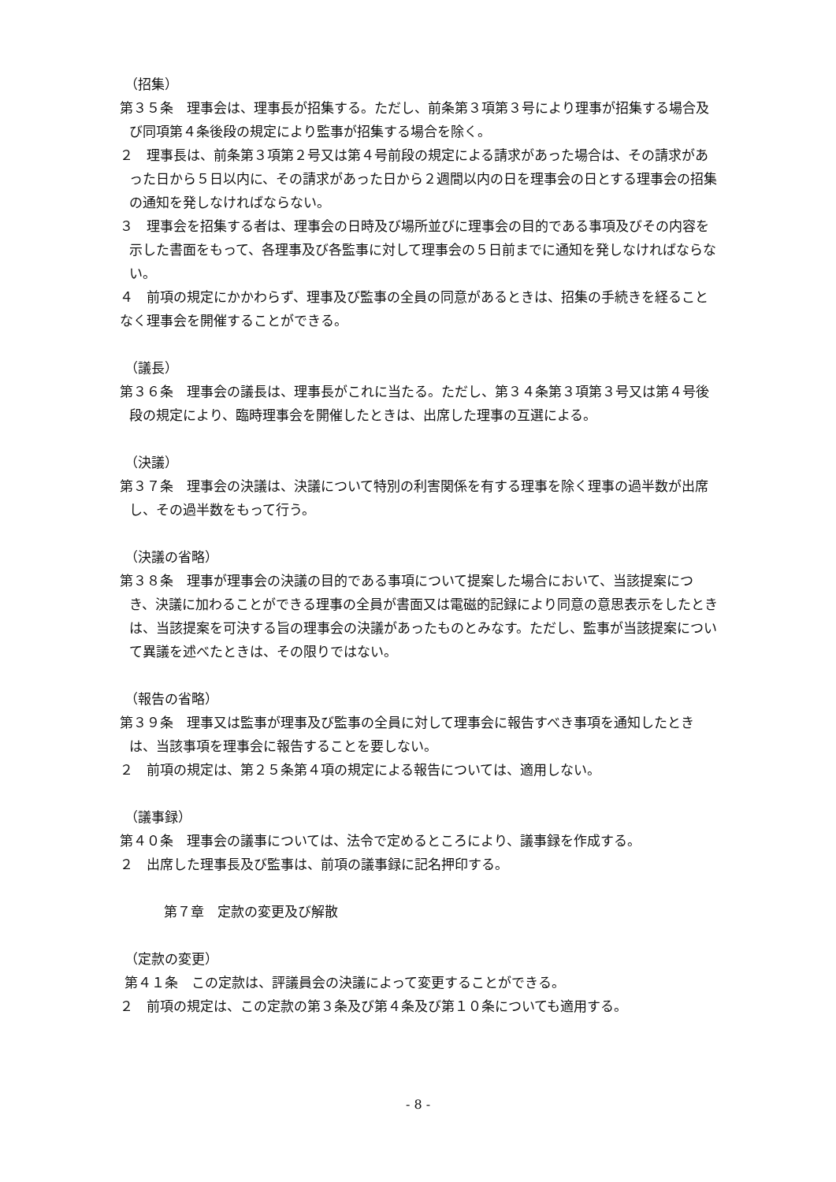（招集）
第３５条　理事会は、理事長が招集する。ただし、前条第３項第３号により理事が招集する場合及び同項第４条後段の規定により監事が招集する場合を除く。
２　理事長は、前条第３項第２号又は第４号前段の規定による請求があった場合は、その請求があった日から５日以内に、その請求があった日から２週間以内の日を理事会の日とする理事会の招集の通知を発しなければならない。
３　理事会を招集する者は、理事会の日時及び場所並びに理事会の目的である事項及びその内容を示した書面をもって、各理事及び各監事に対して理事会の５日前までに通知を発しなければならない。
４　前項の規定にかかわらず、理事及び監事の全員の同意があるときは、招集の手続きを経ることなく理事会を開催することができる。
（議長）
第３６条　理事会の議長は、理事長がこれに当たる。ただし、第３４条第３項第３号又は第４号後段の規定により、臨時理事会を開催したときは、出席した理事の互選による。
（決議）
第３７条　理事会の決議は、決議について特別の利害関係を有する理事を除く理事の過半数が出席し、その過半数をもって行う。
（決議の省略）
第３８条　理事が理事会の決議の目的である事項について提案した場合において、当該提案につき、決議に加わることができる理事の全員が書面又は電磁的記録により同意の意思表示をしたときは、当該提案を可決する旨の理事会の決議があったものとみなす。ただし、監事が当該提案について異議を述べたときは、その限りではない。
（報告の省略）
第３９条　理事又は監事が理事及び監事の全員に対して理事会に報告すべき事項を通知したときは、当該事項を理事会に報告することを要しない。
２　前項の規定は、第２５条第４項の規定による報告については、適用しない。
（議事録）
第４０条　理事会の議事については、法令で定めるところにより、議事録を作成する。
２　出席した理事長及び監事は、前項の議事録に記名押印する。
第７章　定款の変更及び解散
（定款の変更）
第４１条　この定款は、評議員会の決議によって変更することができる。
２　前項の規定は、この定款の第３条及び第４条及び第１０条についても適用する。
- 8 -